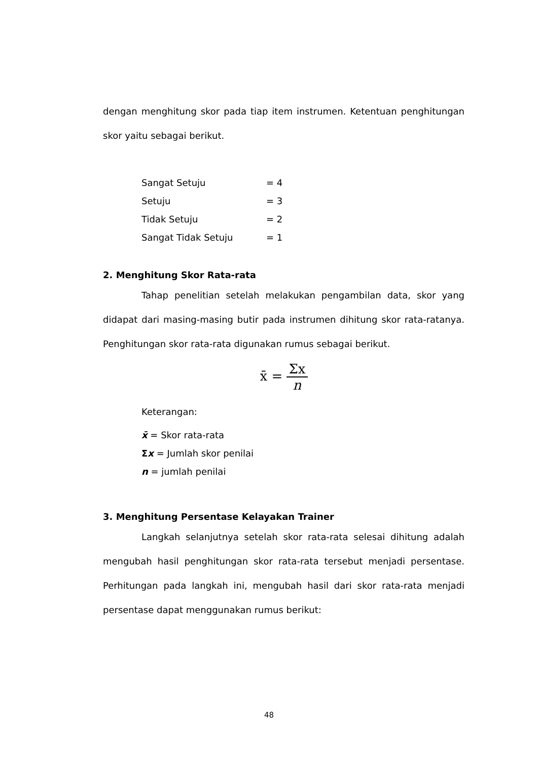dengan menghitung skor pada tiap item instrumen. Ketentuan penghitungan skor yaitu sebagai berikut.
| Sangat Setuju | = 4 |
| Setuju | = 3 |
| Tidak Setuju | = 2 |
| Sangat Tidak Setuju | = 1 |
2. Menghitung Skor Rata-rata
Tahap penelitian setelah melakukan pengambilan data, skor yang didapat dari masing-masing butir pada instrumen dihitung skor rata-ratanya. Penghitungan skor rata-rata digunakan rumus sebagai berikut.
x̄ = Σx n
Keterangan:
x̄ = Skor rata-rata
Σx = Jumlah skor penilai
n = jumlah penilai
3. Menghitung Persentase Kelayakan Trainer
Langkah selanjutnya setelah skor rata-rata selesai dihitung adalah mengubah hasil penghitungan skor rata-rata tersebut menjadi persentase. Perhitungan pada langkah ini, mengubah hasil dari skor rata-rata menjadi persentase dapat menggunakan rumus berikut:
48